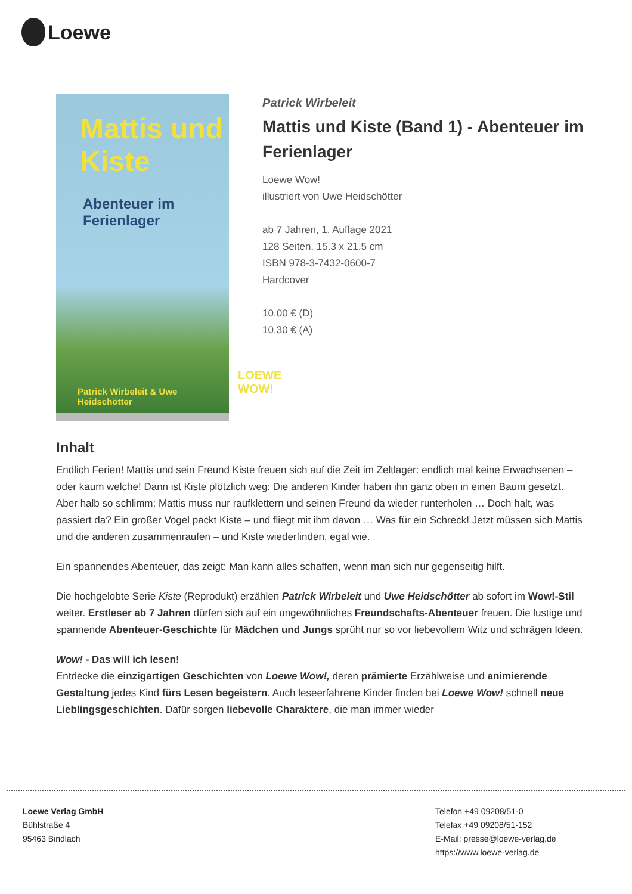Loewe
Mattis und Kiste
Abenteuer im Ferienlager
Patrick Wirbeleit & Uwe Heidschötter
LOEWE WOW!
Patrick Wirbeleit
Mattis und Kiste (Band 1) - Abenteuer im Ferienlager
Loewe Wow!
illustriert von Uwe Heidschötter
ab 7 Jahren, 1. Auflage 2021
128 Seiten, 15.3 x 21.5 cm
ISBN 978-3-7432-0600-7
Hardcover
10.00 € (D)
10.30 € (A)
Inhalt
Endlich Ferien! Mattis und sein Freund Kiste freuen sich auf die Zeit im Zeltlager: endlich mal keine Erwachsenen – oder kaum welche! Dann ist Kiste plötzlich weg: Die anderen Kinder haben ihn ganz oben in einen Baum gesetzt. Aber halb so schlimm: Mattis muss nur raufklettern und seinen Freund da wieder runterholen … Doch halt, was passiert da? Ein großer Vogel packt Kiste – und fliegt mit ihm davon … Was für ein Schreck! Jetzt müssen sich Mattis und die anderen zusammenraufen – und Kiste wiederfinden, egal wie.
Ein spannendes Abenteuer, das zeigt: Man kann alles schaffen, wenn man sich nur gegenseitig hilft.
Die hochgelobte Serie Kiste (Reprodukt) erzählen Patrick Wirbeleit und Uwe Heidschötter ab sofort im Wow!-Stil weiter. Erstleser ab 7 Jahren dürfen sich auf ein ungewöhnliches Freundschafts-Abenteuer freuen. Die lustige und spannende Abenteuer-Geschichte für Mädchen und Jungs sprüht nur so vor liebevollem Witz und schrägen Ideen.
Wow! - Das will ich lesen!
Entdecke die einzigartigen Geschichten von Loewe Wow!, deren prämierte Erzählweise und animierende Gestaltung jedes Kind fürs Lesen begeistern. Auch leseerfahrene Kinder finden bei Loewe Wow! schnell neue Lieblingsgeschichten. Dafür sorgen liebevolle Charaktere, die man immer wieder
Loewe Verlag GmbH
Bühlstraße 4
95463 Bindlach
Telefon +49 09208/51-0
Telefax +49 09208/51-152
E-Mail: presse@loewe-verlag.de
https://www.loewe-verlag.de